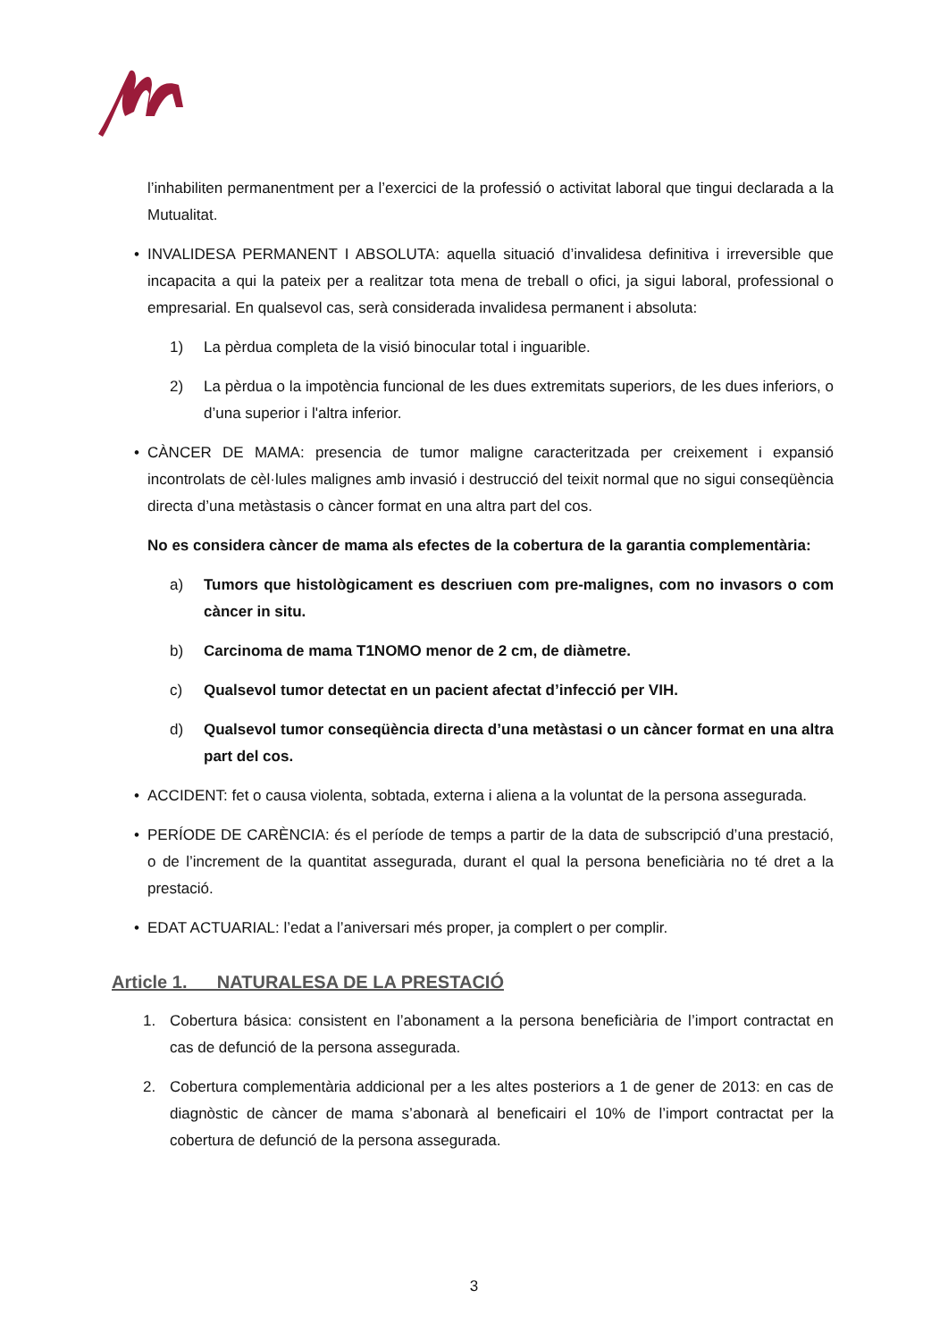l’inhabiliten permanentment per a l’exercici de la professió o activitat laboral que tingui declarada a la Mutualitat.
• INVALIDESA PERMANENT I ABSOLUTA: aquella situació d’invalidesa definitiva i irreversible que incapacita a qui la pateix per a realitzar tota mena de treball o ofici, ja sigui laboral, professional o empresarial. En qualsevol cas, serà considerada invalidesa permanent i absoluta:
1) La pèrdua completa de la visió binocular total i inguarible.
2) La pèrdua o la impotència funcional de les dues extremitats superiors, de les dues inferiors, o d’una superior i l'altra inferior.
• CÀNCER DE MAMA: presencia de tumor maligne caracteritzada per creixement i expansió incontrolats de cèl·lules malignes amb invasió i destrucció del teixit normal que no sigui conseqüència directa d’una metàstasis o càncer format en una altra part del cos.
No es considera càncer de mama als efectes de la cobertura de la garantia complementària:
a) Tumors que histològicament es descriuen com pre-malignes, com no invasors o com càncer in situ.
b) Carcinoma de mama T1NOMO menor de 2 cm, de diàmetre.
c) Qualsevol tumor detectat en un pacient afectat d’infecció per VIH.
d) Qualsevol tumor conseqüència directa d’una metàstasi o un càncer format en una altra part del cos.
• ACCIDENT: fet o causa violenta, sobtada, externa i aliena a la voluntat de la persona assegurada.
• PERÍODE DE CARÈNCIA: és el període de temps a partir de la data de subscripció d’una prestació, o de l’increment de la quantitat assegurada, durant el qual la persona beneficiària no té dret a la prestació.
• EDAT ACTUARIAL: l’edat a l’aniversari més proper, ja complert o per complir.
Article 1. NATURALESA DE LA PRESTACIÓ
1. Cobertura básica: consistent en l’abonament a la persona beneficiària de l’import contractat en cas de defunció de la persona assegurada.
2. Cobertura complementària addicional per a les altes posteriors a 1 de gener de 2013: en cas de diagnòstic de càncer de mama s’abonarà al beneficairi el 10% de l’import contractat per la cobertura de defunció de la persona assegurada.
3